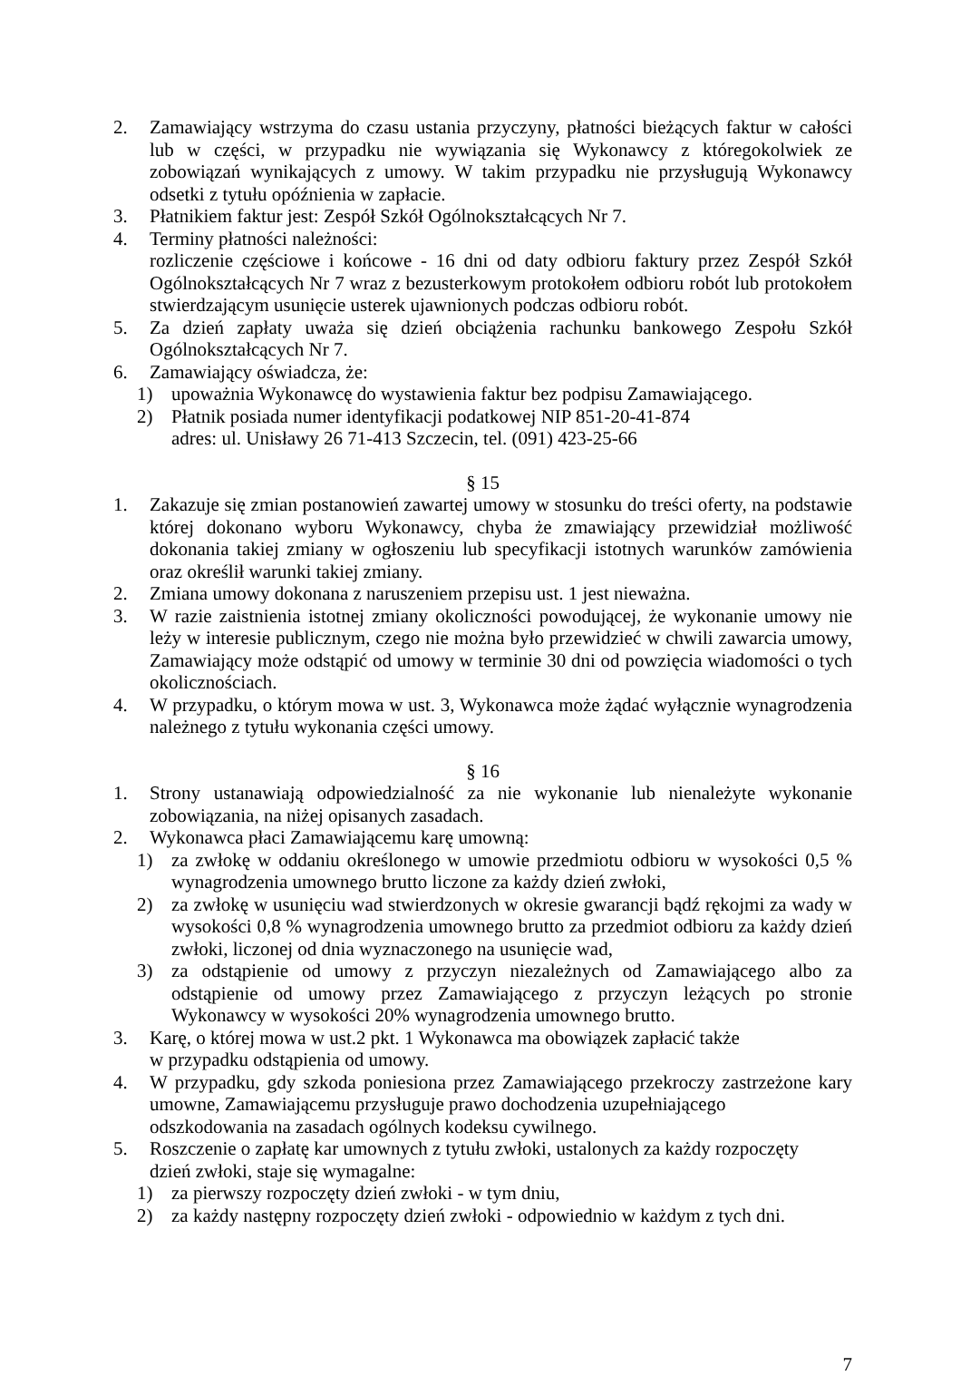2. Zamawiający wstrzyma do czasu ustania przyczyny, płatności bieżących faktur w całości lub w części, w przypadku nie wywiązania się Wykonawcy z któregokolwiek ze zobowiązań wynikających z umowy. W takim przypadku nie przysługują Wykonawcy odsetki z tytułu opóźnienia w zapłacie.
3. Płatnikiem faktur jest: Zespół Szkół Ogólnokształcących Nr 7.
4. Terminy płatności należności:
rozliczenie częściowe i końcowe - 16 dni od daty odbioru faktury przez Zespół Szkół Ogólnokształcących Nr 7 wraz z bezusterkowym protokołem odbioru robót lub protokołem stwierdzającym usunięcie usterek ujawnionych podczas odbioru robót.
5. Za dzień zapłaty uważa się dzień obciążenia rachunku bankowego Zespołu Szkół Ogólnokształcących Nr 7.
6. Zamawiający oświadcza, że:
1) upoważnia Wykonawcę do wystawienia faktur bez podpisu Zamawiającego.
2) Płatnik posiada numer identyfikacji podatkowej NIP 851-20-41-874
adres: ul. Unisławy 26 71-413 Szczecin, tel. (091) 423-25-66
§ 15
1. Zakazuje się zmian postanowień zawartej umowy w stosunku do treści oferty, na podstawie której dokonano wyboru Wykonawcy, chyba że zmawiający przewidział możliwość dokonania takiej zmiany w ogłoszeniu lub specyfikacji istotnych warunków zamówienia oraz określił warunki takiej zmiany.
2. Zmiana umowy dokonana z naruszeniem przepisu ust. 1 jest nieważna.
3. W razie zaistnienia istotnej zmiany okoliczności powodującej, że wykonanie umowy nie leży w interesie publicznym, czego nie można było przewidzieć w chwili zawarcia umowy, Zamawiający może odstąpić od umowy w terminie 30 dni od powzięcia wiadomości o tych okolicznościach.
4. W przypadku, o którym mowa w ust. 3, Wykonawca może żądać wyłącznie wynagrodzenia należnego z tytułu wykonania części umowy.
§ 16
1. Strony ustanawiają odpowiedzialność za nie wykonanie lub nienależyte wykonanie zobowiązania, na niżej opisanych zasadach.
2. Wykonawca płaci Zamawiającemu karę umowną:
1) za zwłokę w oddaniu określonego w umowie przedmiotu odbioru w wysokości 0,5 % wynagrodzenia umownego brutto liczone za każdy dzień zwłoki,
2) za zwłokę w usunięciu wad stwierdzonych w okresie gwarancji bądź rękojmi za wady w wysokości 0,8 % wynagrodzenia umownego brutto za przedmiot odbioru za każdy dzień zwłoki, liczonej od dnia wyznaczonego na usunięcie wad,
3) za odstąpienie od umowy z przyczyn niezależnych od Zamawiającego albo za odstąpienie od umowy przez Zamawiającego z przyczyn leżących po stronie Wykonawcy w wysokości 20% wynagrodzenia umownego brutto.
3. Karę, o której mowa w ust.2 pkt. 1 Wykonawca ma obowiązek zapłacić także
w przypadku odstąpienia od umowy.
4. W przypadku, gdy szkoda poniesiona przez Zamawiającego przekroczy zastrzeżone kary umowne, Zamawiającemu przysługuje prawo dochodzenia uzupełniającego
odszkodowania na zasadach ogólnych kodeksu cywilnego.
5. Roszczenie o zapłatę kar umownych z tytułu zwłoki, ustalonych za każdy rozpoczęty
dzień zwłoki, staje się wymagalne:
1) za pierwszy rozpoczęty dzień zwłoki - w tym dniu,
2) za każdy następny rozpoczęty dzień zwłoki - odpowiednio w każdym z tych dni.
7